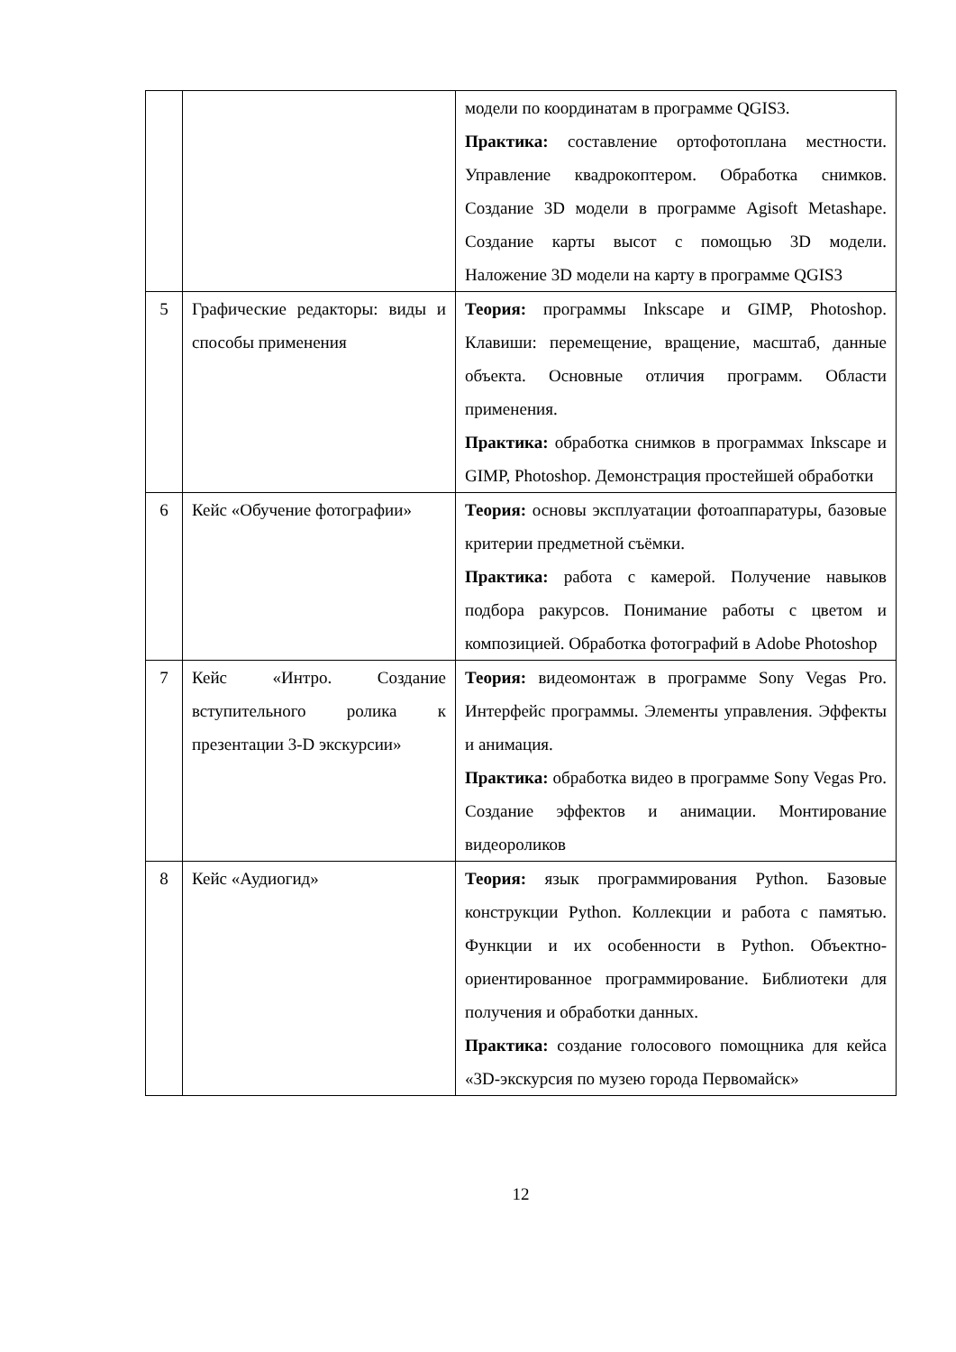| | | модели по координатам в программе QGIS3. Практика: составление ортофотоплана местности. Управление квадрокоптером. Обработка снимков. Создание 3D модели в программе Agisoft Metashape. Создание карты высот с помощью 3D модели. Наложение 3D модели на карту в программе QGIS3 |
| 5 | Графические редакторы: виды и способы применения | Теория: программы Inkscape и GIMP, Photoshop. Клавиши: перемещение, вращение, масштаб, данные объекта. Основные отличия программ. Области применения. Практика: обработка снимков в программах Inkscape и GIMP, Photoshop. Демонстрация простейшей обработки |
| 6 | Кейс «Обучение фотографии» | Теория: основы эксплуатации фотоаппаратуры, базовые критерии предметной съёмки. Практика: работа с камерой. Получение навыков подбора ракурсов. Понимание работы с цветом и композицией. Обработка фотографий в Adobe Photoshop |
| 7 | Кейс «Интро. Создание вступительного ролика к презентации 3-D экскурсии» | Теория: видеомонтаж в программе Sony Vegas Pro. Интерфейс программы. Элементы управления. Эффекты и анимация. Практика: обработка видео в программе Sony Vegas Pro. Создание эффектов и анимации. Монтирование видеороликов |
| 8 | Кейс «Аудиогид» | Теория: язык программирования Python. Базовые конструкции Python. Коллекции и работа с памятью. Функции и их особенности в Python. Объектно-ориентированное программирование. Библиотеки для получения и обработки данных. Практика: создание голосового помощника для кейса «3D-экскурсия по музею города Первомайск» |
12